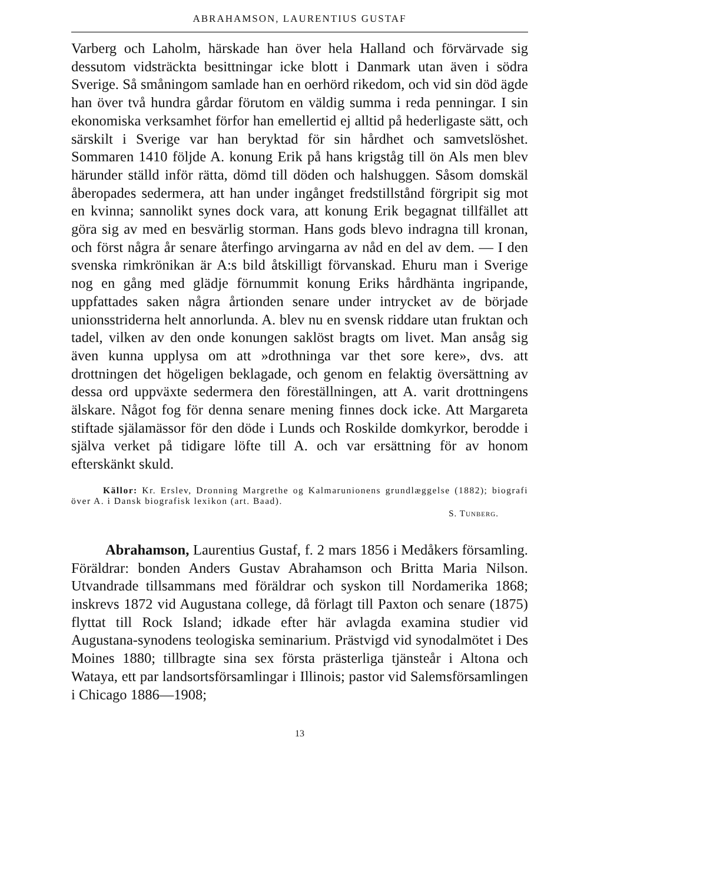ABRAHAMSON, LAURENTIUS GUSTAF
Varberg och Laholm, härskade han över hela Halland och förvärvade sig dessutom vidsträckta besittningar icke blott i Danmark utan även i södra Sverige. Så småningom samlade han en oerhörd rikedom, och vid sin död ägde han över två hundra gårdar förutom en väldig summa i reda penningar. I sin ekonomiska verksamhet förfor han emellertid ej alltid på hederligaste sätt, och särskilt i Sverige var han beryktad för sin hårdhet och samvetslöshet. Sommaren 1410 följde A. konung Erik på hans krigståg till ön Als men blev härunder ställd inför rätta, dömd till döden och halshuggen. Såsom domskäl åberopades sedermera, att han under ingånget fredstillstånd förgripit sig mot en kvinna; sannolikt synes dock vara, att konung Erik begagnat tillfället att göra sig av med en besvärlig storman. Hans gods blevo indragna till kronan, och först några år senare återfingo arvingarna av nåd en del av dem. — I den svenska rimkrönikan är A:s bild åtskilligt förvanskad. Ehuru man i Sverige nog en gång med glädje förnummit konung Eriks hårdhänta ingripande, uppfattades saken några årtionden senare under intrycket av de började unionsstriderna helt annorlunda. A. blev nu en svensk riddare utan fruktan och tadel, vilken av den onde konungen saklöst bragts om livet. Man ansåg sig även kunna upplysa om att »drothninga var thet sore kere», dvs. att drottningen det högeligen beklagade, och genom en felaktig översättning av dessa ord uppväxte sedermera den föreställningen, att A. varit drottningens älskare. Något fog för denna senare mening finnes dock icke. Att Margareta stiftade själamässor för den döde i Lunds och Roskilde domkyrkor, berodde i själva verket på tidigare löfte till A. och var ersättning för av honom efterskänkt skuld.
Källor: Kr. Erslev, Dronning Margrethe og Kalmarunionens grundlæggelse (1882); biografi över A. i Dansk biografisk lexikon (art. Baad).
S. TUNBERG.
Abrahamson, Laurentius Gustaf, f. 2 mars 1856 i Medåkers församling. Föräldrar: bonden Anders Gustav Abrahamson och Britta Maria Nilson. Utvandrade tillsammans med föräldrar och syskon till Nordamerika 1868; inskrevs 1872 vid Augustana college, då förlagt till Paxton och senare (1875) flyttat till Rock Island; idkade efter här avlagda examina studier vid Augustana-synodens teologiska seminarium. Prästvigd vid synodalmötet i Des Moines 1880; tillbragte sina sex första prästerliga tjänsteår i Altona och Wataya, ett par landsortsförsamlingar i Illinois; pastor vid Salemsförsamlingen i Chicago 1886—1908;
13